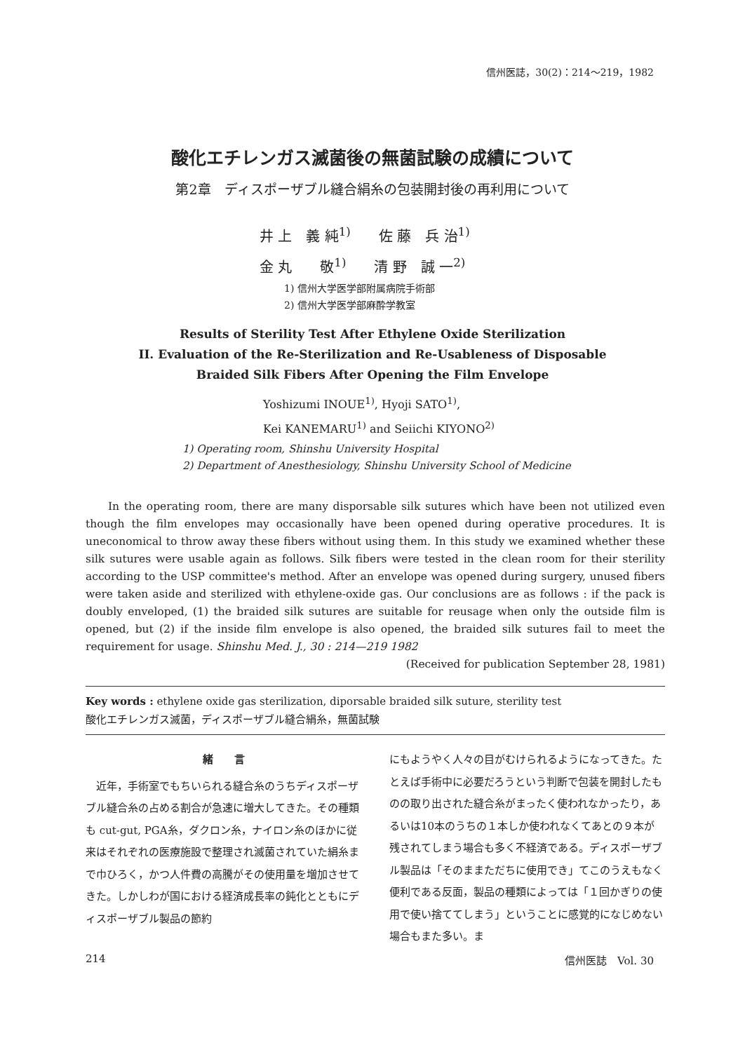信州医誌，30(2)：214～219，1982
酸化エチレンガス滅菌後の無菌試験の成績について
第2章　ディスポーザブル縫合絹糸の包装開封後の再利用について
井 上　義 純<sup>1)</sup>　　佐 藤　兵 治<sup>1)</sup>
金 丸　　敬<sup>1)</sup>　　清 野　誠 一<sup>2)</sup>
1) 信州大学医学部附属病院手術部
2) 信州大学医学部麻酔学教室
Results of Sterility Test After Ethylene Oxide Sterilization
II. Evaluation of the Re-Sterilization and Re-Usableness of Disposable
Braided Silk Fibers After Opening the Film Envelope
Yoshizumi INOUE<sup>1)</sup>, Hyoji SATO<sup>1)</sup>,
Kei KANEMARU<sup>1)</sup> and Seiichi KIYONO<sup>2)</sup>
1) Operating room, Shinshu University Hospital
2) Department of Anesthesiology, Shinshu University School of Medicine
In the operating room, there are many disporsable silk sutures which have been not utilized even though the film envelopes may occasionally have been opened during operative procedures. It is uneconomical to throw away these fibers without using them. In this study we examined whether these silk sutures were usable again as follows. Silk fibers were tested in the clean room for their sterility according to the USP committee's method. After an envelope was opened during surgery, unused fibers were taken aside and sterilized with ethylene-oxide gas. Our conclusions are as follows : if the pack is doubly enveloped, (1) the braided silk sutures are suitable for reusage when only the outside film is opened, but (2) if the inside film envelope is also opened, the braided silk sutures fail to meet the requirement for usage. Shinshu Med. J., 30 : 214—219 1982
(Received for publication September 28, 1981)
Key words : ethylene oxide gas sterilization, diporsable braided silk suture, sterility test
酸化エチレンガス滅菌，ディスポーザブル縫合絹糸，無菌試験
緒　　言
　近年，手術室でもちいられる縫合糸のうちディスポーザブル縫合糸の占める割合が急速に増大してきた。その種類も cut-gut, PGA糸，ダクロン糸，ナイロン糸のほかに従来はそれぞれの医療施設で整理され滅菌されていた絹糸まで巾ひろく，かつ人件費の高騰がその使用量を増加させてきた。しかしわが国における経済成長率の鈍化とともにディスポーザブル製品の節約
にもようやく人々の目がむけられるようになってきた。たとえば手術中に必要だろうという判断で包装を開封したものの取り出された縫合糸がまったく使われなかったり，あるいは10本のうちの１本しか使われなくてあとの９本が残されてしまう場合も多く不経済である。ディスポーザブル製品は「そのままただちに使用でき」てこのうえもなく便利である反面，製品の種類によっては「１回かぎりの使用で使い捨ててしまう」ということに感覚的になじめない場合もまた多い。ま
214 信州医誌　Vol. 30